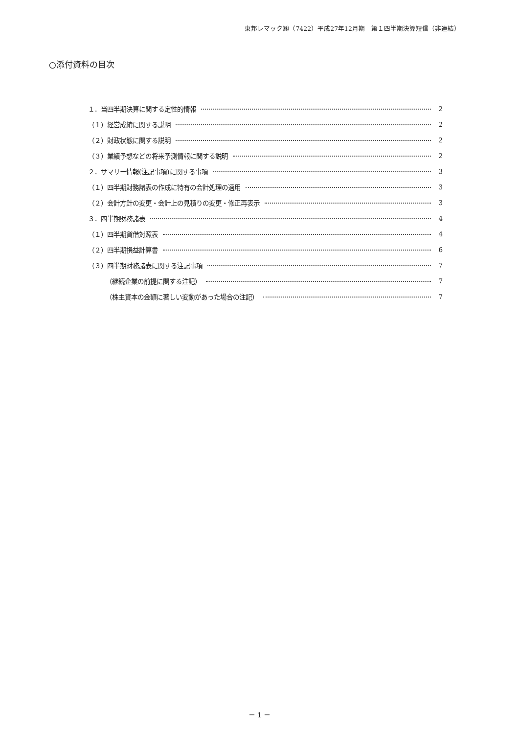東邦レマック㈱（7422）平成27年12月期　第１四半期決算短信（非連結）
○添付資料の目次
１．当四半期決算に関する定性的情報 2
（１）経営成績に関する説明 2
（２）財政状態に関する説明 2
（３）業績予想などの将来予測情報に関する説明 2
２．サマリー情報(注記事項)に関する事項 3
（１）四半期財務諸表の作成に特有の会計処理の適用 3
（２）会計方針の変更・会計上の見積りの変更・修正再表示 3
３．四半期財務諸表 4
（１）四半期貸借対照表 4
（２）四半期損益計算書 6
（３）四半期財務諸表に関する注記事項 7
（継続企業の前提に関する注記） 7
（株主資本の金額に著しい変動があった場合の注記） 7
－ 1 －